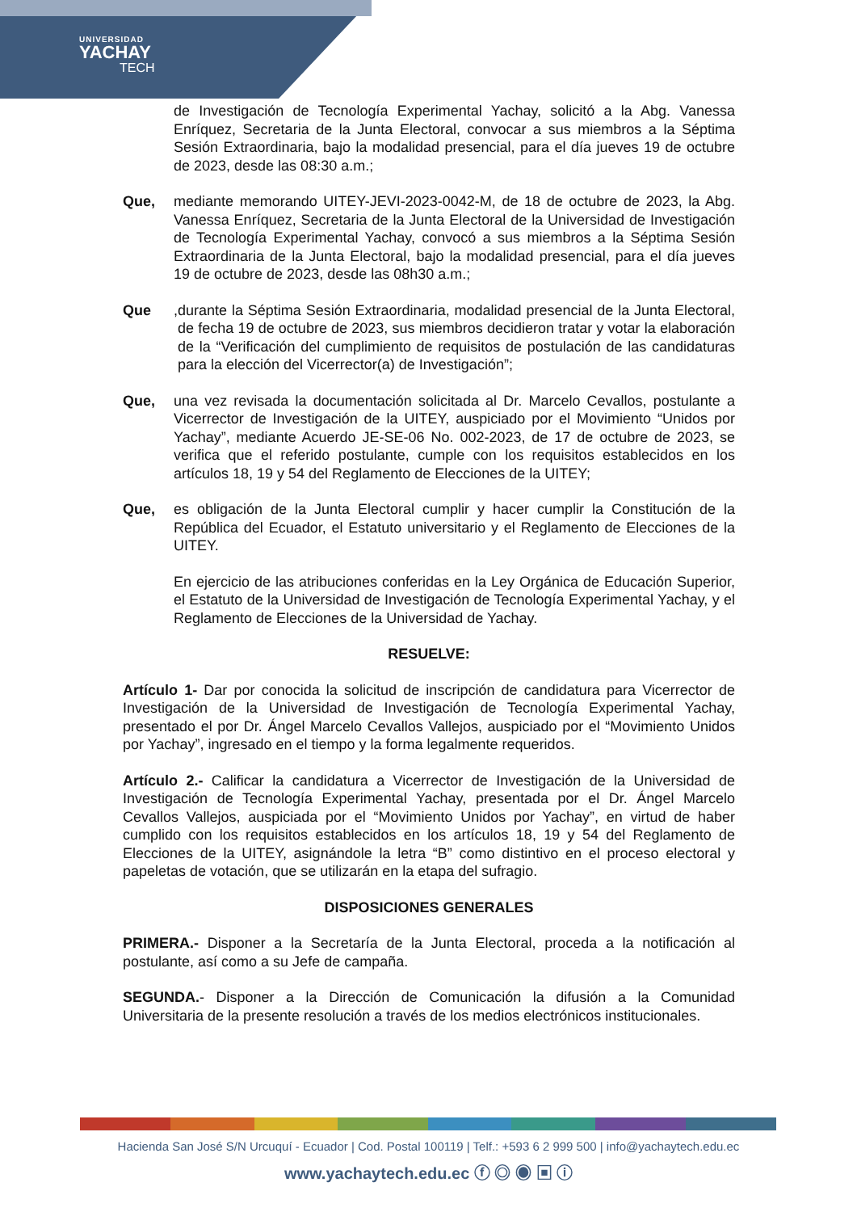UNIVERSIDAD
YACHAY
TECH
de Investigación de Tecnología Experimental Yachay, solicitó a la Abg. Vanessa Enríquez, Secretaria de la Junta Electoral, convocar a sus miembros a la Séptima Sesión Extraordinaria, bajo la modalidad presencial, para el día jueves 19 de octubre de 2023, desde las 08:30 a.m.;
Que, mediante memorando UITEY-JEVI-2023-0042-M, de 18 de octubre de 2023, la Abg. Vanessa Enríquez, Secretaria de la Junta Electoral de la Universidad de Investigación de Tecnología Experimental Yachay, convocó a sus miembros a la Séptima Sesión Extraordinaria de la Junta Electoral, bajo la modalidad presencial, para el día jueves 19 de octubre de 2023, desde las 08h30 a.m.;
Que,
durante la Séptima Sesión Extraordinaria, modalidad presencial de la Junta Electoral, de fecha 19 de octubre de 2023, sus miembros decidieron tratar y votar la elaboración de la “Verificación del cumplimiento de requisitos de postulación de las candidaturas para la elección del Vicerrector(a) de Investigación”;
Que, una vez revisada la documentación solicitada al Dr. Marcelo Cevallos, postulante a Vicerrector de Investigación de la UITEY, auspiciado por el Movimiento “Unidos por Yachay”, mediante Acuerdo JE-SE-06 No. 002-2023, de 17 de octubre de 2023, se verifica que el referido postulante, cumple con los requisitos establecidos en los artículos 18, 19 y 54 del Reglamento de Elecciones de la UITEY;
Que, es obligación de la Junta Electoral cumplir y hacer cumplir la Constitución de la República del Ecuador, el Estatuto universitario y el Reglamento de Elecciones de la UITEY.
En ejercicio de las atribuciones conferidas en la Ley Orgánica de Educación Superior, el Estatuto de la Universidad de Investigación de Tecnología Experimental Yachay, y el Reglamento de Elecciones de la Universidad de Yachay.
RESUELVE:
Artículo 1- Dar por conocida la solicitud de inscripción de candidatura para Vicerrector de Investigación de la Universidad de Investigación de Tecnología Experimental Yachay, presentado el por Dr. Ángel Marcelo Cevallos Vallejos, auspiciado por el “Movimiento Unidos por Yachay”, ingresado en el tiempo y la forma legalmente requeridos.
Artículo 2.- Calificar la candidatura a Vicerrector de Investigación de la Universidad de Investigación de Tecnología Experimental Yachay, presentada por el Dr. Ángel Marcelo Cevallos Vallejos, auspiciada por el “Movimiento Unidos por Yachay”, en virtud de haber cumplido con los requisitos establecidos en los artículos 18, 19 y 54 del Reglamento de Elecciones de la UITEY, asignándole la letra “B” como distintivo en el proceso electoral y papeletas de votación, que se utilizarán en la etapa del sufragio.
DISPOSICIONES GENERALES
PRIMERA.- Disponer a la Secretaría de la Junta Electoral, proceda a la notificación al postulante, así como a su Jefe de campaña.
SEGUNDA.- Disponer a la Dirección de Comunicación la difusión a la Comunidad Universitaria de la presente resolución a través de los medios electrónicos institucionales.
Hacienda San José S/N Urcuquí - Ecuador | Cod. Postal 100119 | Telf.: +593 6 2 999 500 | info@yachaytech.edu.ec
www.yachaytech.edu.ec ⓕ ◎ ◉ ▣ ⓘ